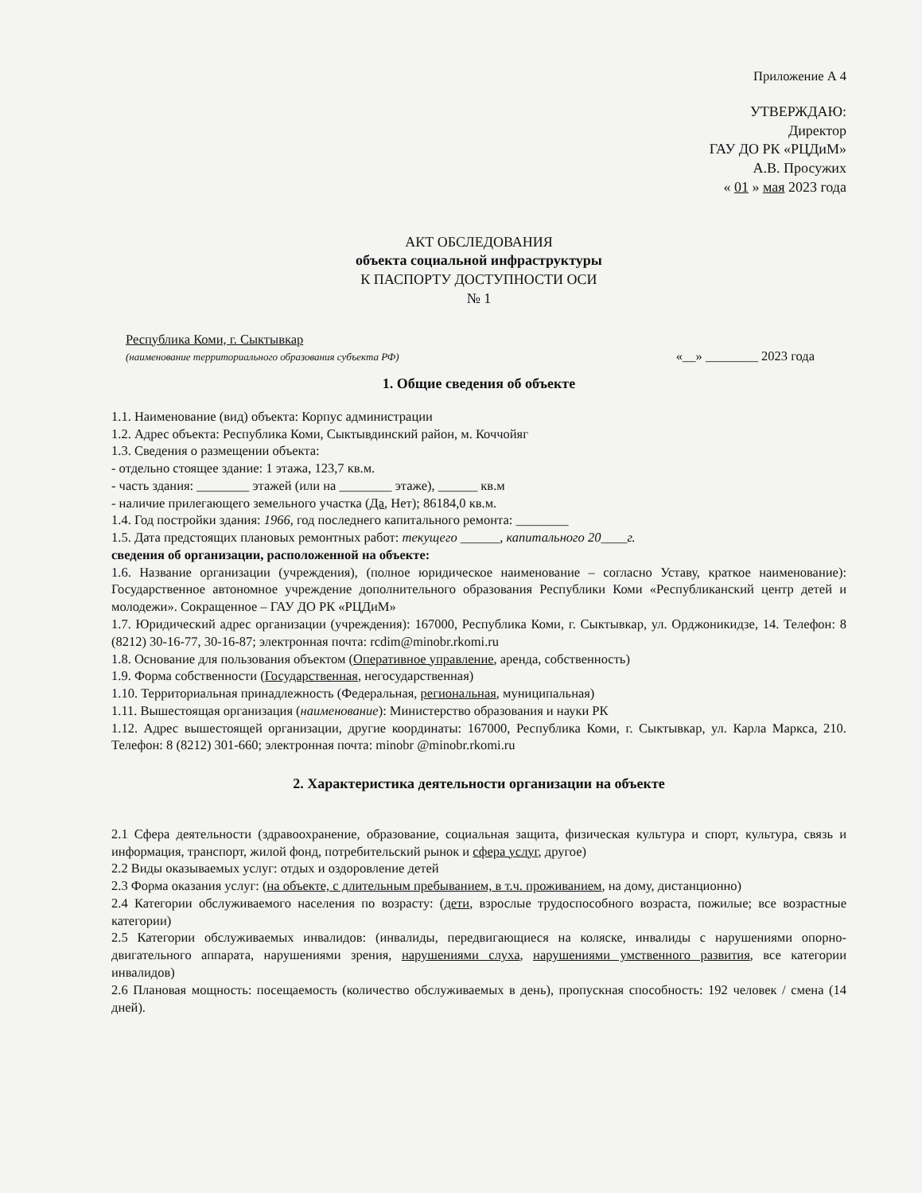Приложение А 4
УТВЕРЖДАЮ:
Директор
ГАУ ДО РК «РЦДиМ»
А.В. Просужих
« 01 » мая 2023 года
АКТ ОБСЛЕДОВАНИЯ
объекта социальной инфраструктуры
К ПАСПОРТУ ДОСТУПНОСТИ ОСИ
№ 1
Республика Коми, г. Сыктывкар
(наименование территориального образования субъекта РФ)
«__» ________ 2023 года
1. Общие сведения об объекте
1.1. Наименование (вид) объекта: Корпус администрации
1.2. Адрес объекта: Республика Коми, Сыктывдинский район, м. Коччойяг
1.3. Сведения о размещении объекта:
- отдельно стоящее здание: 1 этажа, 123,7 кв.м.
- часть здания: ________ этажей (или на ________ этаже), ______ кв.м
- наличие прилегающего земельного участка (Да, Нет); 86184,0 кв.м.
1.4. Год постройки здания: 1966, год последнего капитального ремонта: ________
1.5. Дата предстоящих плановых ремонтных работ: текущего ______, капитального 20____г.
сведения об организации, расположенной на объекте:
1.6. Название организации (учреждения), (полное юридическое наименование – согласно Уставу, краткое наименование): Государственное автономное учреждение дополнительного образования Республики Коми «Республиканский центр детей и молодежи». Сокращенное – ГАУ ДО РК «РЦДиМ»
1.7. Юридический адрес организации (учреждения): 167000, Республика Коми, г. Сыктывкар, ул. Орджоникидзе, 14. Телефон: 8 (8212) 30-16-77, 30-16-87; электронная почта: rcdim@minobr.rkomi.ru
1.8. Основание для пользования объектом (Оперативное управление, аренда, собственность)
1.9. Форма собственности (Государственная, негосударственная)
1.10. Территориальная принадлежность (Федеральная, региональная, муниципальная)
1.11. Вышестоящая организация (наименование): Министерство образования и науки РК
1.12. Адрес вышестоящей организации, другие координаты: 167000, Республика Коми, г. Сыктывкар, ул. Карла Маркса, 210. Телефон: 8 (8212) 301-660; электронная почта: minobr @minobr.rkomi.ru
2. Характеристика деятельности организации на объекте
2.1 Сфера деятельности (здравоохранение, образование, социальная защита, физическая культура и спорт, культура, связь и информация, транспорт, жилой фонд, потребительский рынок и сфера услуг, другое)
2.2 Виды оказываемых услуг: отдых и оздоровление детей
2.3 Форма оказания услуг: (на объекте, с длительным пребыванием, в т.ч. проживанием, на дому, дистанционно)
2.4 Категории обслуживаемого населения по возрасту: (дети, взрослые трудоспособного возраста, пожилые; все возрастные категории)
2.5 Категории обслуживаемых инвалидов: (инвалиды, передвигающиеся на коляске, инвалиды с нарушениями опорно-двигательного аппарата, нарушениями зрения, нарушениями слуха, нарушениями умственного развития, все категории инвалидов)
2.6 Плановая мощность: посещаемость (количество обслуживаемых в день), пропускная способность: 192 человек / смена (14 дней).